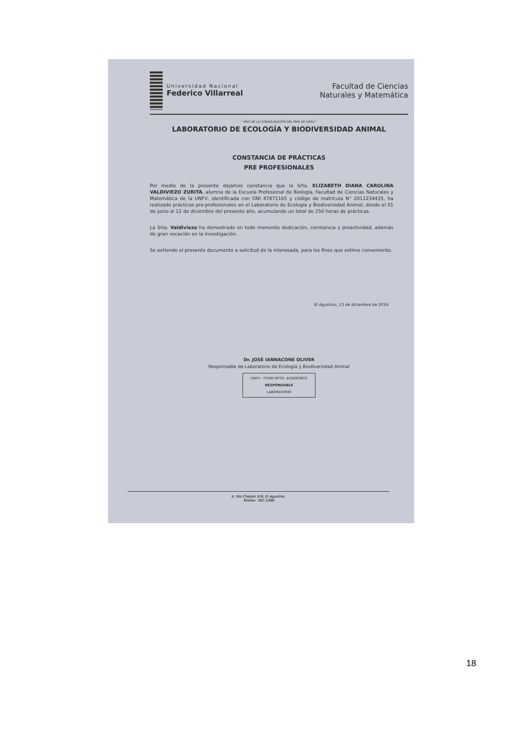Universidad Nacional
Federico Villarreal
Facultad de Ciencias
Naturales y Matemática
" AÑO DE LA CONSOLIDACIÓN DEL MAR DE GRAU "
LABORATORIO DE ECOLOGÍA Y BIODIVERSIDAD ANIMAL
CONSTANCIA DE PRÁCTICAS
PRE PROFESIONALES
Por medio de la presente dejamos constancia que la Srta. ELIZABETH DIANA CAROLINA VALDIVIEZO ZURITA, alumna de la Escuela Profesional de Biología, Facultad de Ciencias Naturales y Matemática de la UNFV, identificada con DNI 47871165 y código de matrícula N° 2011234435, ha realizado prácticas pre-profesionales en el Laboratorio de Ecología y Biodiversidad Animal, desde el 01 de junio al 12 de diciembre del presente año, acumulando un total de 250 horas de prácticas.
La Srta. Valdiviezo ha demostrado en todo momento dedicación, constancia y proactividad, además de gran vocación en la investigación.
Se extiende el presente documento a solicitud de la interesada, para los fines que estime conveniente.
El Agustino, 13 de diciembre de 2016
Dr. JOSÉ IANNACONE OLIVER
Responsable de Laboratorio de Ecología y Biodiversidad Animal
UNFV - FCNM DPTO. ACADEMICO
RESPONSABLE
LABORATORIO
Jr. Río Chepén S/N, El Agustino.
Telefax: 362-3388
18